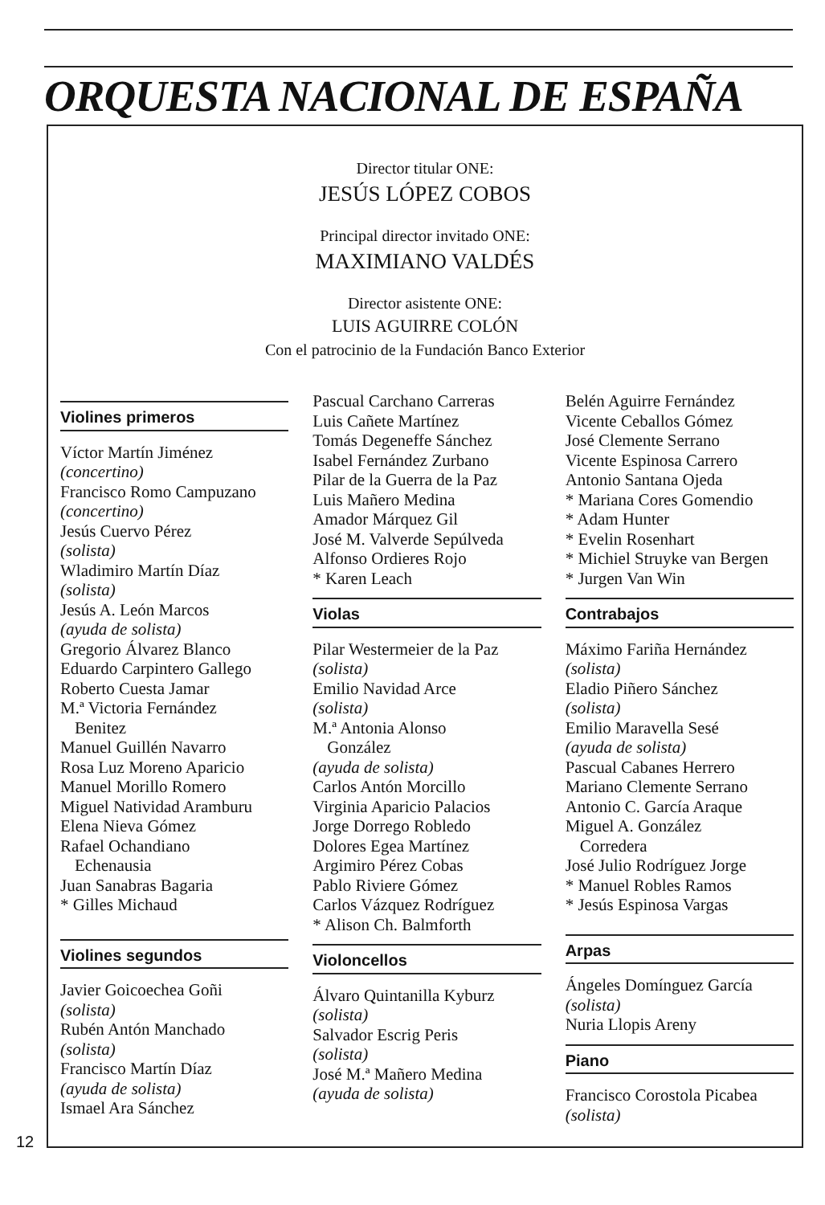ORQUESTA NACIONAL DE ESPAÑA
Director titular ONE:
JESÚS LÓPEZ COBOS
Principal director invitado ONE:
MAXIMIANO VALDÉS
Director asistente ONE:
LUIS AGUIRRE COLÓN
Con el patrocinio de la Fundación Banco Exterior
Violines primeros
Víctor Martín Jiménez
(concertino)
Francisco Romo Campuzano
(concertino)
Jesús Cuervo Pérez
(solista)
Wladimiro Martín Díaz
(solista)
Jesús A. León Marcos
(ayuda de solista)
Gregorio Álvarez Blanco
Eduardo Carpintero Gallego
Roberto Cuesta Jamar
M.ª Victoria Fernández
Benitez
Manuel Guillén Navarro
Rosa Luz Moreno Aparicio
Manuel Morillo Romero
Miguel Natividad Aramburu
Elena Nieva Gómez
Rafael Ochandiano
Echenausia
Juan Sanabras Bagaria
* Gilles Michaud
Violines segundos
Javier Goicoechea Goñi
(solista)
Rubén Antón Manchado
(solista)
Francisco Martín Díaz
(ayuda de solista)
Ismael Ara Sánchez
Pascual Carchano Carreras
Luis Cañete Martínez
Tomás Degeneffe Sánchez
Isabel Fernández Zurbano
Pilar de la Guerra de la Paz
Luis Mañero Medina
Amador Márquez Gil
José M. Valverde Sepúlveda
Alfonso Ordieres Rojo
* Karen Leach
Violas
Pilar Westermeier de la Paz
(solista)
Emilio Navidad Arce
(solista)
M.ª Antonia Alonso
González
(ayuda de solista)
Carlos Antón Morcillo
Virginia Aparicio Palacios
Jorge Dorrego Robledo
Dolores Egea Martínez
Argimiro Pérez Cobas
Pablo Riviere Gómez
Carlos Vázquez Rodríguez
* Alison Ch. Balmforth
Violoncellos
Álvaro Quintanilla Kyburz
(solista)
Salvador Escrig Peris
(solista)
José M.ª Mañero Medina
(ayuda de solista)
Belén Aguirre Fernández
Vicente Ceballos Gómez
José Clemente Serrano
Vicente Espinosa Carrero
Antonio Santana Ojeda
* Mariana Cores Gomendio
* Adam Hunter
* Evelin Rosenhart
* Michiel Struyke van Bergen
* Jurgen Van Win
Contrabajos
Máximo Fariña Hernández
(solista)
Eladio Piñero Sánchez
(solista)
Emilio Maravella Sesé
(ayuda de solista)
Pascual Cabanes Herrero
Mariano Clemente Serrano
Antonio C. García Araque
Miguel A. González
Corredera
José Julio Rodríguez Jorge
* Manuel Robles Ramos
* Jesús Espinosa Vargas
Arpas
Ángeles Domínguez García
(solista)
Nuria Llopis Areny
Piano
Francisco Corostola Picabea
(solista)
12